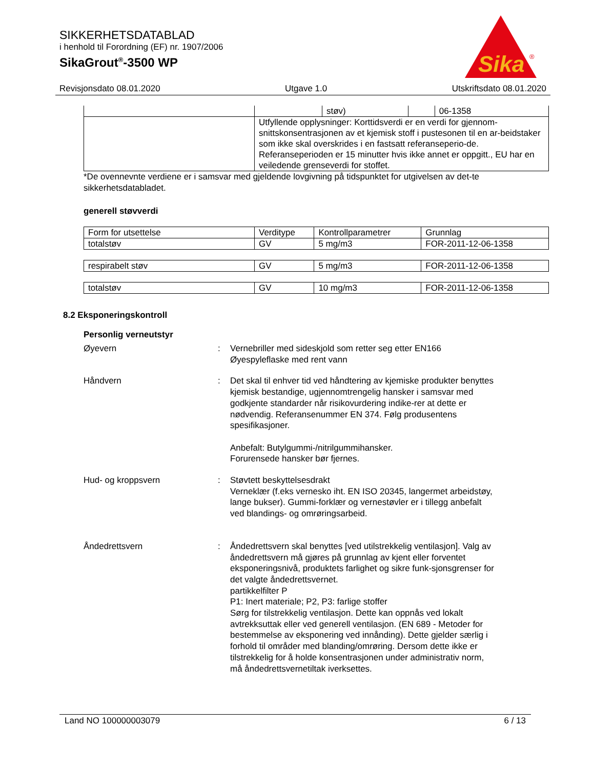SIKKERHETSDATABLAD
i henhold til Forordning (EF) nr. 1907/2006
SikaGrout<sup>®</sup>-3500 WP
Sika
®
Revisjonsdato 08.01.2020 Utgave 1.0 Utskriftsdato 08.01.2020
| | | støv) | | 06-1358 |
| | Utfyllende opplysninger: Korttidsverdi er en verdi for gjennom-snittskonsentrasjonen av et kjemisk stoff i pustesonen til en ar-beidstaker som ikke skal overskrides i en fastsatt referanseperio-de. Referanseperioden er 15 minutter hvis ikke annet er oppgitt., EU har en veiledende grenseverdi for stoffet. | | | |
*De ovennevnte verdiene er i samsvar med gjeldende lovgivning på tidspunktet for utgivelsen av det-te sikkerhetsdatabladet.
generell støvverdi
| Form for utsettelse | Verditype | Kontrollparametrer | Grunnlag |
| --- | --- | --- | --- |
| totalstøv | GV | 5 mg/m3 | FOR-2011-12-06-1358 |
| respirabelt støv | GV | 5 mg/m3 | FOR-2011-12-06-1358 |
| totalstøv | GV | 10 mg/m3 | FOR-2011-12-06-1358 |
8.2 Eksponeringskontroll
Personlig verneutstyr
Øyevern : Vernebriller med sideskjold som retter seg etter EN166
Øyespyleflaske med rent vann
Håndvern : Det skal til enhver tid ved håndtering av kjemiske produkter benyttes kjemisk bestandige, ugjennomtrengelig hansker i samsvar med godkjente standarder når risikovurdering indike-rer at dette er nødvendig. Referansenummer EN 374. Følg produsentens spesifikasjoner.
Anbefalt: Butylgummi-/nitrilgummihansker.
Forurensede hansker bør fjernes.
Hud- og kroppsvern : Støvtett beskyttelsesdrakt
Verneklær (f.eks vernesko iht. EN ISO 20345, langermet arbeidstøy, lange bukser). Gummi-forklær og vernestøvler er i tillegg anbefalt ved blandings- og omrøringsarbeid.
Åndedrettsvern : Åndedrettsvern skal benyttes [ved utilstrekkelig ventilasjon]. Valg av åndedrettsvern må gjøres på grunnlag av kjent eller forventet eksponeringsnivå, produktets farlighet og sikre funk-sjonsgrenser for det valgte åndedrettsvernet.
partikkelfilter P
P1: Inert materiale; P2, P3: farlige stoffer
Sørg for tilstrekkelig ventilasjon. Dette kan oppnås ved lokalt avtrekksuttak eller ved generell ventilasjon. (EN 689 - Metoder for bestemmelse av eksponering ved innånding). Dette gjelder særlig i forhold til områder med blanding/omrøring. Dersom dette ikke er tilstrekkelig for å holde konsentrasjonen under administrativ norm, må åndedrettsvernetiltak iverksettes.
Land NO 100000003079 6 / 13